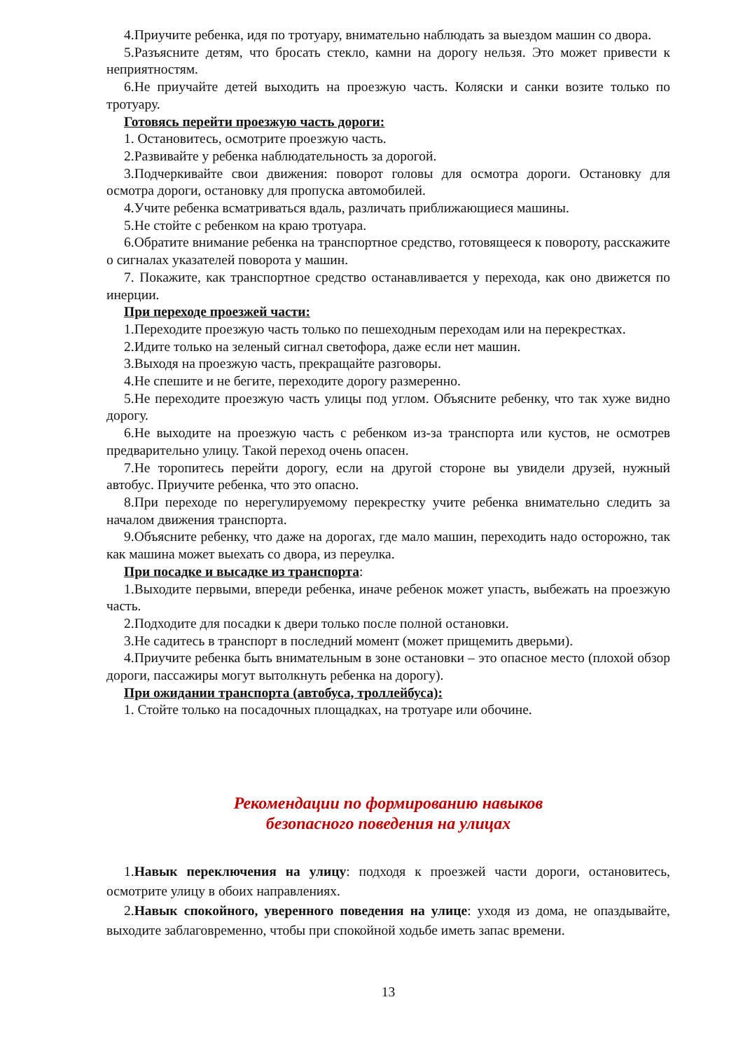4.Приучите ребенка, идя по тротуару, внимательно наблюдать за выездом машин со двора.
5.Разъясните детям, что бросать стекло, камни на дорогу нельзя. Это может привести к неприятностям.
6.Не приучайте детей выходить на проезжую часть. Коляски и санки возите только по тротуару.
Готовясь перейти проезжую часть дороги:
1. Остановитесь, осмотрите проезжую часть.
2.Развивайте у ребенка наблюдательность за дорогой.
3.Подчеркивайте свои движения: поворот головы для осмотра дороги. Остановку для осмотра дороги, остановку для пропуска автомобилей.
4.Учите ребенка всматриваться вдаль, различать приближающиеся машины.
5.Не стойте с ребенком на краю тротуара.
6.Обратите внимание ребенка на транспортное средство, готовящееся к повороту, расскажите о сигналах указателей поворота у машин.
7. Покажите, как транспортное средство останавливается у перехода, как оно движется по инерции.
При переходе проезжей части:
1.Переходите проезжую часть только по пешеходным переходам или на перекрестках.
2.Идите только на зеленый сигнал светофора, даже если нет машин.
3.Выходя на проезжую часть, прекращайте разговоры.
4.Не спешите и не бегите, переходите дорогу размеренно.
5.Не переходите проезжую часть улицы под углом. Объясните ребенку, что так хуже видно дорогу.
6.Не выходите на проезжую часть с ребенком из-за транспорта или кустов, не осмотрев предварительно улицу. Такой переход очень опасен.
7.Не торопитесь перейти дорогу, если на другой стороне вы увидели друзей, нужный автобус. Приучите ребенка, что это опасно.
8.При переходе по нерегулируемому перекрестку учите ребенка внимательно следить за началом движения транспорта.
9.Объясните ребенку, что даже на дорогах, где мало машин, переходить надо осторожно, так как машина может выехать со двора, из переулка.
При посадке и высадке из транспорта:
1.Выходите первыми, впереди ребенка, иначе ребенок может упасть, выбежать на проезжую часть.
2.Подходите для посадки к двери только после полной остановки.
3.Не садитесь в транспорт в последний момент (может прищемить дверьми).
4.Приучите ребенка быть внимательным в зоне остановки – это опасное место (плохой обзор дороги, пассажиры могут вытолкнуть ребенка на дорогу).
При ожидании транспорта (автобуса, троллейбуса):
1. Стойте только на посадочных площадках, на тротуаре или обочине.
Рекомендации по формированию навыков
безопасного поведения на улицах
1.Навык переключения на улицу: подходя к проезжей части дороги, остановитесь, осмотрите улицу в обоих направлениях.
2.Навык спокойного, уверенного поведения на улице: уходя из дома, не опаздывайте, выходите заблаговременно, чтобы при спокойной ходьбе иметь запас времени.
13